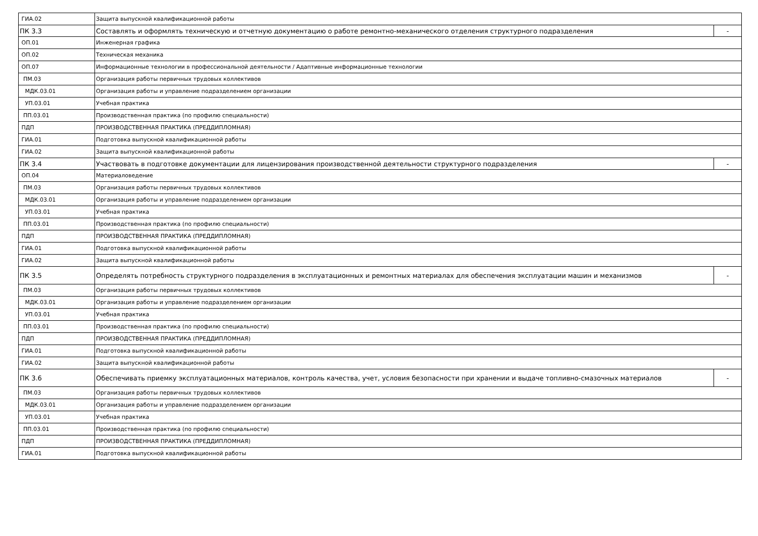| ГИА.02 | Защита выпускной квалификационной работы | |
| ПК 3.3 | Составлять и оформлять техническую и отчетную документацию о работе ремонтно-механического отделения структурного подразделения | - |
| ОП.01 | Инженерная графика | |
| ОП.02 | Техническая механика | |
| ОП.07 | Информационные технологии в профессиональной деятельности / Адаптивные информационные технологии | |
| ПМ.03 | Организация работы первичных трудовых коллективов | |
| МДК.03.01 | Организация работы и управление подразделением организации | |
| УП.03.01 | Учебная практика | |
| ПП.03.01 | Производственная практика (по профилю специальности) | |
| ПДП | ПРОИЗВОДСТВЕННАЯ ПРАКТИКА (ПРЕДДИПЛОМНАЯ) | |
| ГИА.01 | Подготовка выпускной квалификационной работы | |
| ГИА.02 | Защита выпускной квалификационной работы | |
| ПК 3.4 | Участвовать в подготовке документации для лицензирования производственной деятельности структурного подразделения | - |
| ОП.04 | Материаловедение | |
| ПМ.03 | Организация работы первичных трудовых коллективов | |
| МДК.03.01 | Организация работы и управление подразделением организации | |
| УП.03.01 | Учебная практика | |
| ПП.03.01 | Производственная практика (по профилю специальности) | |
| ПДП | ПРОИЗВОДСТВЕННАЯ ПРАКТИКА (ПРЕДДИПЛОМНАЯ) | |
| ГИА.01 | Подготовка выпускной квалификационной работы | |
| ГИА.02 | Защита выпускной квалификационной работы | |
| ПК 3.5 | Определять потребность структурного подразделения в эксплуатационных и ремонтных материалах для обеспечения эксплуатации машин и механизмов | - |
| ПМ.03 | Организация работы первичных трудовых коллективов | |
| МДК.03.01 | Организация работы и управление подразделением организации | |
| УП.03.01 | Учебная практика | |
| ПП.03.01 | Производственная практика (по профилю специальности) | |
| ПДП | ПРОИЗВОДСТВЕННАЯ ПРАКТИКА (ПРЕДДИПЛОМНАЯ) | |
| ГИА.01 | Подготовка выпускной квалификационной работы | |
| ГИА.02 | Защита выпускной квалификационной работы | |
| ПК 3.6 | Обеспечивать приемку эксплуатационных материалов, контроль качества, учет, условия безопасности при хранении и выдаче топливно-смазочных материалов | - |
| ПМ.03 | Организация работы первичных трудовых коллективов | |
| МДК.03.01 | Организация работы и управление подразделением организации | |
| УП.03.01 | Учебная практика | |
| ПП.03.01 | Производственная практика (по профилю специальности) | |
| ПДП | ПРОИЗВОДСТВЕННАЯ ПРАКТИКА (ПРЕДДИПЛОМНАЯ) | |
| ГИА.01 | Подготовка выпускной квалификационной работы | |